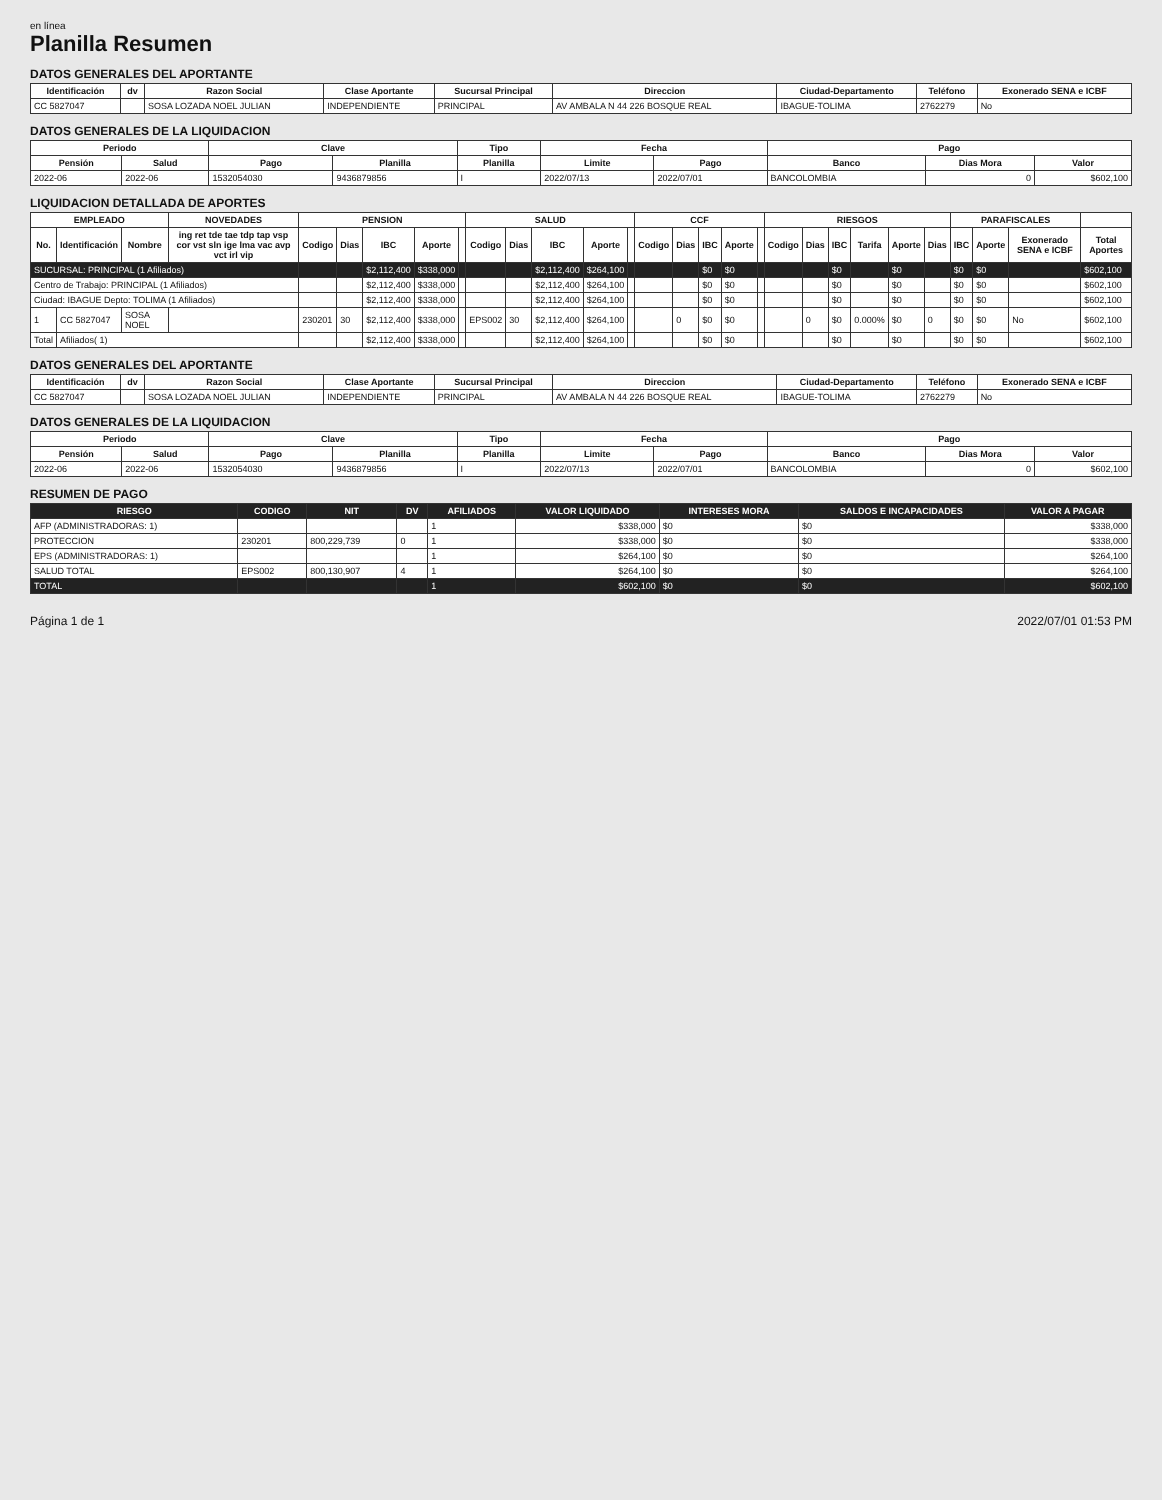en línea
Planilla Resumen
DATOS GENERALES DEL APORTANTE
| Identificación | dv | Razon Social | Clase Aportante | Sucursal Principal | Direccion | Ciudad-Departamento | Teléfono | Exonerado SENA e ICBF |
| --- | --- | --- | --- | --- | --- | --- | --- | --- |
| CC 5827047 | | SOSA LOZADA NOEL JULIAN | INDEPENDIENTE | PRINCIPAL | AV AMBALA N 44 226 BOSQUE REAL | IBAGUE-TOLIMA | 2762279 | No |
DATOS GENERALES DE LA LIQUIDACION
| Periodo | | Clave | | Tipo | Fecha | | Pago | | |
| --- | --- | --- | --- | --- | --- | --- | --- | --- | --- |
| Pensión | Salud | Pago | Planilla | Planilla | Limite | Pago | Banco | Dias Mora | Valor |
| 2022-06 | 2022-06 | 1532054030 | 9436879856 | I | 2022/07/13 | 2022/07/01 | BANCOLOMBIA | 0 | $602,100 |
LIQUIDACION DETALLADA DE APORTES
| EMPLEADO | | | NOVEDADES | PENSION | | | | | SALUD | | | | | CCF | | | | | RIESGOS | | | | | | PARAFISCALES | | | |
| --- | --- | --- | --- | --- | --- | --- | --- | --- | --- | --- | --- | --- | --- | --- | --- | --- | --- | --- | --- | --- | --- | --- | --- | --- | --- | --- | --- | --- |
| No. | Identificación | Nombre | ing ret tde tae tdp tap vsp cor vst sln ige lma vac avp vct irl vip | Codigo | Dias | IBC | Aporte | | Codigo | Dias | IBC | Aporte | | Codigo | Dias | IBC | Aporte | | Codigo | Dias | IBC | Tarifa | Aporte | Dias | IBC | Aporte | Exonerado SENA e ICBF | Total Aportes |
| SUCURSAL: PRINCIPAL (1 Afiliados) | | | | | | $2,112,400 | $338,000 | | | | $2,112,400 | $264,100 | | | | $0 | $0 | | | | $0 | | $0 | | $0 | $0 | | $602,100 |
| Centro de Trabajo: PRINCIPAL (1 Afiliados) | | | | | | $2,112,400 | $338,000 | | | | $2,112,400 | $264,100 | | | | $0 | $0 | | | | $0 | | $0 | | $0 | $0 | | $602,100 |
| Ciudad: IBAGUE Depto: TOLIMA (1 Afiliados) | | | | | | $2,112,400 | $338,000 | | | | $2,112,400 | $264,100 | | | | $0 | $0 | | | | $0 | | $0 | | $0 | $0 | | $602,100 |
| 1 | CC 5827047 | SOSA NOEL | | 230201 | 30 | $2,112,400 | $338,000 | | EPS002 | 30 | $2,112,400 | $264,100 | | | 0 | $0 | $0 | | | 0 | $0 | 0.000% | $0 | 0 | $0 | $0 | No | $602,100 |
| Total | Afiliados( 1) | | | | | $2,112,400 | $338,000 | | | | $2,112,400 | $264,100 | | | | $0 | $0 | | | | $0 | | $0 | | $0 | $0 | | $602,100 |
DATOS GENERALES DEL APORTANTE
| Identificación | dv | Razon Social | Clase Aportante | Sucursal Principal | Direccion | Ciudad-Departamento | Teléfono | Exonerado SENA e ICBF |
| --- | --- | --- | --- | --- | --- | --- | --- | --- |
| CC 5827047 | | SOSA LOZADA NOEL JULIAN | INDEPENDIENTE | PRINCIPAL | AV AMBALA N 44 226 BOSQUE REAL | IBAGUE-TOLIMA | 2762279 | No |
DATOS GENERALES DE LA LIQUIDACION
| Periodo | | Clave | | Tipo | Fecha | | Pago | | |
| --- | --- | --- | --- | --- | --- | --- | --- | --- | --- |
| Pensión | Salud | Pago | Planilla | Planilla | Limite | Pago | Banco | Dias Mora | Valor |
| 2022-06 | 2022-06 | 1532054030 | 9436879856 | I | 2022/07/13 | 2022/07/01 | BANCOLOMBIA | 0 | $602,100 |
RESUMEN DE PAGO
| RIESGO | CODIGO | NIT | DV | AFILIADOS | VALOR LIQUIDADO | INTERESES MORA | SALDOS E INCAPACIDADES | VALOR A PAGAR |
| --- | --- | --- | --- | --- | --- | --- | --- | --- |
| AFP (ADMINISTRADORAS: 1) | | | | 1 | $338,000 | $0 | $0 | $338,000 |
| PROTECCION | 230201 | 800,229,739 | 0 | 1 | $338,000 | $0 | $0 | $338,000 |
| EPS (ADMINISTRADORAS: 1) | | | | 1 | $264,100 | $0 | $0 | $264,100 |
| SALUD TOTAL | EPS002 | 800,130,907 | 4 | 1 | $264,100 | $0 | $0 | $264,100 |
| TOTAL | | | | 1 | $602,100 | $0 | $0 | $602,100 |
Página 1 de 1 2022/07/01 01:53 PM